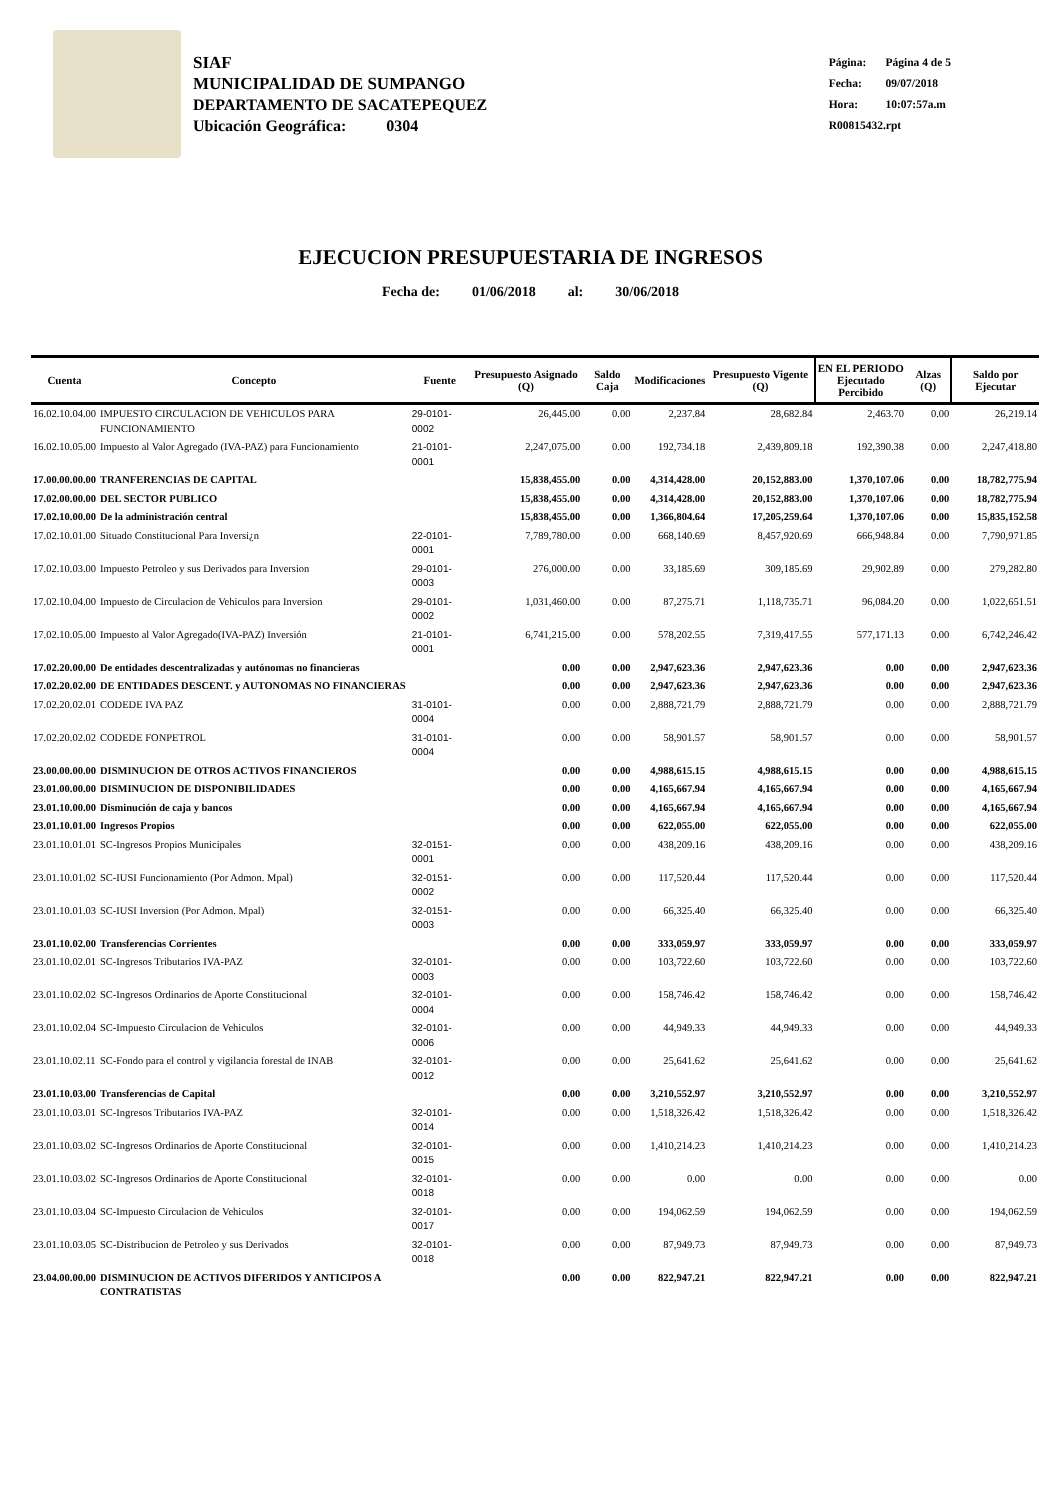SIAF
MUNICIPALIDAD DE SUMPANGO
DEPARTAMENTO DE SACATEPEQUEZ
Ubicación Geográfica: 0304
Página: Página 4 de 5
Fecha: 09/07/2018
Hora: 10:07:57a.m
R00815432.rpt
EJECUCION PRESUPUESTARIA DE INGRESOS
Fecha de: 01/06/2018 al: 30/06/2018
| Cuenta | Concepto | Fuente | Presupuesto Asignado (Q) | Saldo Caja | Modificaciones | Presupuesto Vigente (Q) | EN EL PERIODO Ejecutado Percibido | Alzas (Q) | Saldo por Ejecutar |
| --- | --- | --- | --- | --- | --- | --- | --- | --- | --- |
| 16.02.10.04.00 | IMPUESTO CIRCULACION DE VEHICULOS PARA FUNCIONAMIENTO | 29-0101-0002 | 26,445.00 | 0.00 | 2,237.84 | 28,682.84 | 2,463.70 | 0.00 | 26,219.14 |
| 16.02.10.05.00 | Impuesto al Valor Agregado (IVA-PAZ) para Funcionamiento | 21-0101-0001 | 2,247,075.00 | 0.00 | 192,734.18 | 2,439,809.18 | 192,390.38 | 0.00 | 2,247,418.80 |
| 17.00.00.00.00 | TRANFERENCIAS DE CAPITAL | | 15,838,455.00 | 0.00 | 4,314,428.00 | 20,152,883.00 | 1,370,107.06 | 0.00 | 18,782,775.94 |
| 17.02.00.00.00 | DEL SECTOR PUBLICO | | 15,838,455.00 | 0.00 | 4,314,428.00 | 20,152,883.00 | 1,370,107.06 | 0.00 | 18,782,775.94 |
| 17.02.10.00.00 | De la administración central | | 15,838,455.00 | 0.00 | 1,366,804.64 | 17,205,259.64 | 1,370,107.06 | 0.00 | 15,835,152.58 |
| 17.02.10.01.00 | Situado Constitucional Para Inversi¿n | 22-0101-0001 | 7,789,780.00 | 0.00 | 668,140.69 | 8,457,920.69 | 666,948.84 | 0.00 | 7,790,971.85 |
| 17.02.10.03.00 | Impuesto Petroleo y sus Derivados para Inversion | 29-0101-0003 | 276,000.00 | 0.00 | 33,185.69 | 309,185.69 | 29,902.89 | 0.00 | 279,282.80 |
| 17.02.10.04.00 | Impuesto de Circulacion de Vehiculos para Inversion | 29-0101-0002 | 1,031,460.00 | 0.00 | 87,275.71 | 1,118,735.71 | 96,084.20 | 0.00 | 1,022,651.51 |
| 17.02.10.05.00 | Impuesto al Valor Agregado(IVA-PAZ) Inversión | 21-0101-0001 | 6,741,215.00 | 0.00 | 578,202.55 | 7,319,417.55 | 577,171.13 | 0.00 | 6,742,246.42 |
| 17.02.20.00.00 | De entidades descentralizadas y autónomas no financieras | | 0.00 | 0.00 | 2,947,623.36 | 2,947,623.36 | 0.00 | 0.00 | 2,947,623.36 |
| 17.02.20.02.00 | DE ENTIDADES DESCENT. y AUTONOMAS NO FINANCIERAS | | 0.00 | 0.00 | 2,947,623.36 | 2,947,623.36 | 0.00 | 0.00 | 2,947,623.36 |
| 17.02.20.02.01 | CODEDE IVA PAZ | 31-0101-0004 | 0.00 | 0.00 | 2,888,721.79 | 2,888,721.79 | 0.00 | 0.00 | 2,888,721.79 |
| 17.02.20.02.02 | CODEDE FONPETROL | 31-0101-0004 | 0.00 | 0.00 | 58,901.57 | 58,901.57 | 0.00 | 0.00 | 58,901.57 |
| 23.00.00.00.00 | DISMINUCION DE OTROS ACTIVOS FINANCIEROS | | 0.00 | 0.00 | 4,988,615.15 | 4,988,615.15 | 0.00 | 0.00 | 4,988,615.15 |
| 23.01.00.00.00 | DISMINUCION DE DISPONIBILIDADES | | 0.00 | 0.00 | 4,165,667.94 | 4,165,667.94 | 0.00 | 0.00 | 4,165,667.94 |
| 23.01.10.00.00 | Disminución de caja y bancos | | 0.00 | 0.00 | 4,165,667.94 | 4,165,667.94 | 0.00 | 0.00 | 4,165,667.94 |
| 23.01.10.01.00 | Ingresos Propios | | 0.00 | 0.00 | 622,055.00 | 622,055.00 | 0.00 | 0.00 | 622,055.00 |
| 23.01.10.01.01 | SC-Ingresos Propios Municipales | 32-0151-0001 | 0.00 | 0.00 | 438,209.16 | 438,209.16 | 0.00 | 0.00 | 438,209.16 |
| 23.01.10.01.02 | SC-IUSI Funcionamiento (Por Admon. Mpal) | 32-0151-0002 | 0.00 | 0.00 | 117,520.44 | 117,520.44 | 0.00 | 0.00 | 117,520.44 |
| 23.01.10.01.03 | SC-IUSI Inversion (Por Admon. Mpal) | 32-0151-0003 | 0.00 | 0.00 | 66,325.40 | 66,325.40 | 0.00 | 0.00 | 66,325.40 |
| 23.01.10.02.00 | Transferencias Corrientes | | 0.00 | 0.00 | 333,059.97 | 333,059.97 | 0.00 | 0.00 | 333,059.97 |
| 23.01.10.02.01 | SC-Ingresos Tributarios IVA-PAZ | 32-0101-0003 | 0.00 | 0.00 | 103,722.60 | 103,722.60 | 0.00 | 0.00 | 103,722.60 |
| 23.01.10.02.02 | SC-Ingresos Ordinarios de Aporte Constitucional | 32-0101-0004 | 0.00 | 0.00 | 158,746.42 | 158,746.42 | 0.00 | 0.00 | 158,746.42 |
| 23.01.10.02.04 | SC-Impuesto Circulacion de Vehiculos | 32-0101-0006 | 0.00 | 0.00 | 44,949.33 | 44,949.33 | 0.00 | 0.00 | 44,949.33 |
| 23.01.10.02.11 | SC-Fondo para el control y vigilancia forestal de INAB | 32-0101-0012 | 0.00 | 0.00 | 25,641.62 | 25,641.62 | 0.00 | 0.00 | 25,641.62 |
| 23.01.10.03.00 | Transferencias de Capital | | 0.00 | 0.00 | 3,210,552.97 | 3,210,552.97 | 0.00 | 0.00 | 3,210,552.97 |
| 23.01.10.03.01 | SC-Ingresos Tributarios IVA-PAZ | 32-0101-0014 | 0.00 | 0.00 | 1,518,326.42 | 1,518,326.42 | 0.00 | 0.00 | 1,518,326.42 |
| 23.01.10.03.02 | SC-Ingresos Ordinarios de Aporte Constitucional | 32-0101-0015 | 0.00 | 0.00 | 1,410,214.23 | 1,410,214.23 | 0.00 | 0.00 | 1,410,214.23 |
| 23.01.10.03.02 | SC-Ingresos Ordinarios de Aporte Constitucional | 32-0101-0018 | 0.00 | 0.00 | 0.00 | 0.00 | 0.00 | 0.00 | 0.00 |
| 23.01.10.03.04 | SC-Impuesto Circulacion de Vehiculos | 32-0101-0017 | 0.00 | 0.00 | 194,062.59 | 194,062.59 | 0.00 | 0.00 | 194,062.59 |
| 23.01.10.03.05 | SC-Distribucion de Petroleo y sus Derivados | 32-0101-0018 | 0.00 | 0.00 | 87,949.73 | 87,949.73 | 0.00 | 0.00 | 87,949.73 |
| 23.04.00.00.00 | DISMINUCION DE ACTIVOS DIFERIDOS Y ANTICIPOS A CONTRATISTAS | | 0.00 | 0.00 | 822,947.21 | 822,947.21 | 0.00 | 0.00 | 822,947.21 |